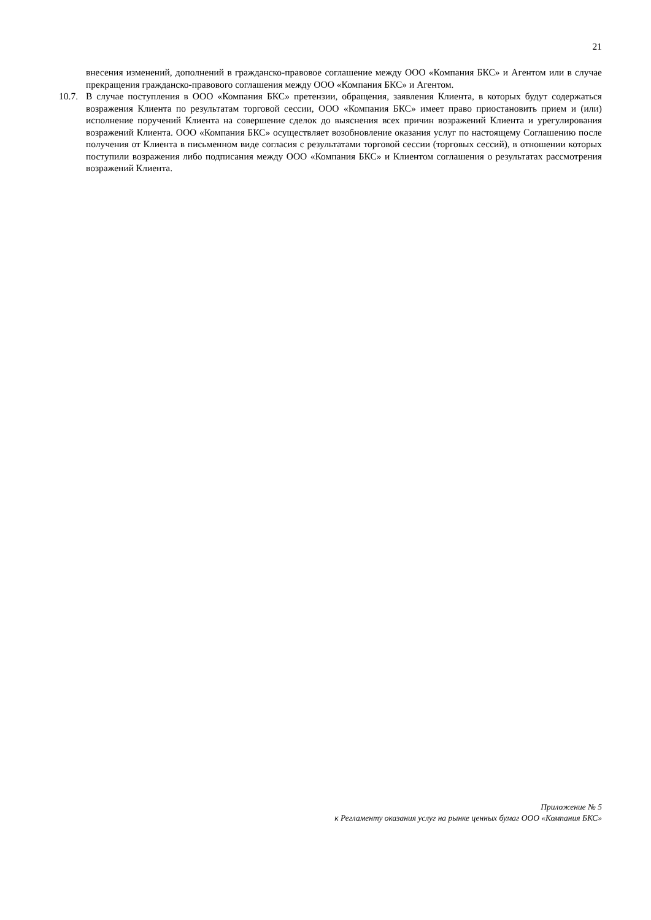21
внесения изменений, дополнений в гражданско-правовое соглашение между ООО «Компания БКС» и Агентом или в случае прекращения гражданско-правового соглашения между ООО «Компания БКС» и Агентом.
10.7. В случае поступления в ООО «Компания БКС» претензии, обращения, заявления Клиента, в которых будут содержаться возражения Клиента по результатам торговой сессии, ООО «Компания БКС» имеет право приостановить прием и (или) исполнение поручений Клиента на совершение сделок до выяснения всех причин возражений Клиента и урегулирования возражений Клиента. ООО «Компания БКС» осуществляет возобновление оказания услуг по настоящему Соглашению после получения от Клиента в письменном виде согласия с результатами торговой сессии (торговых сессий), в отношении которых поступили возражения либо подписания между ООО «Компания БКС» и Клиентом соглашения о результатах рассмотрения возражений Клиента.
Приложение № 5
к Регламенту оказания услуг на рынке ценных бумаг ООО «Компания БКС»